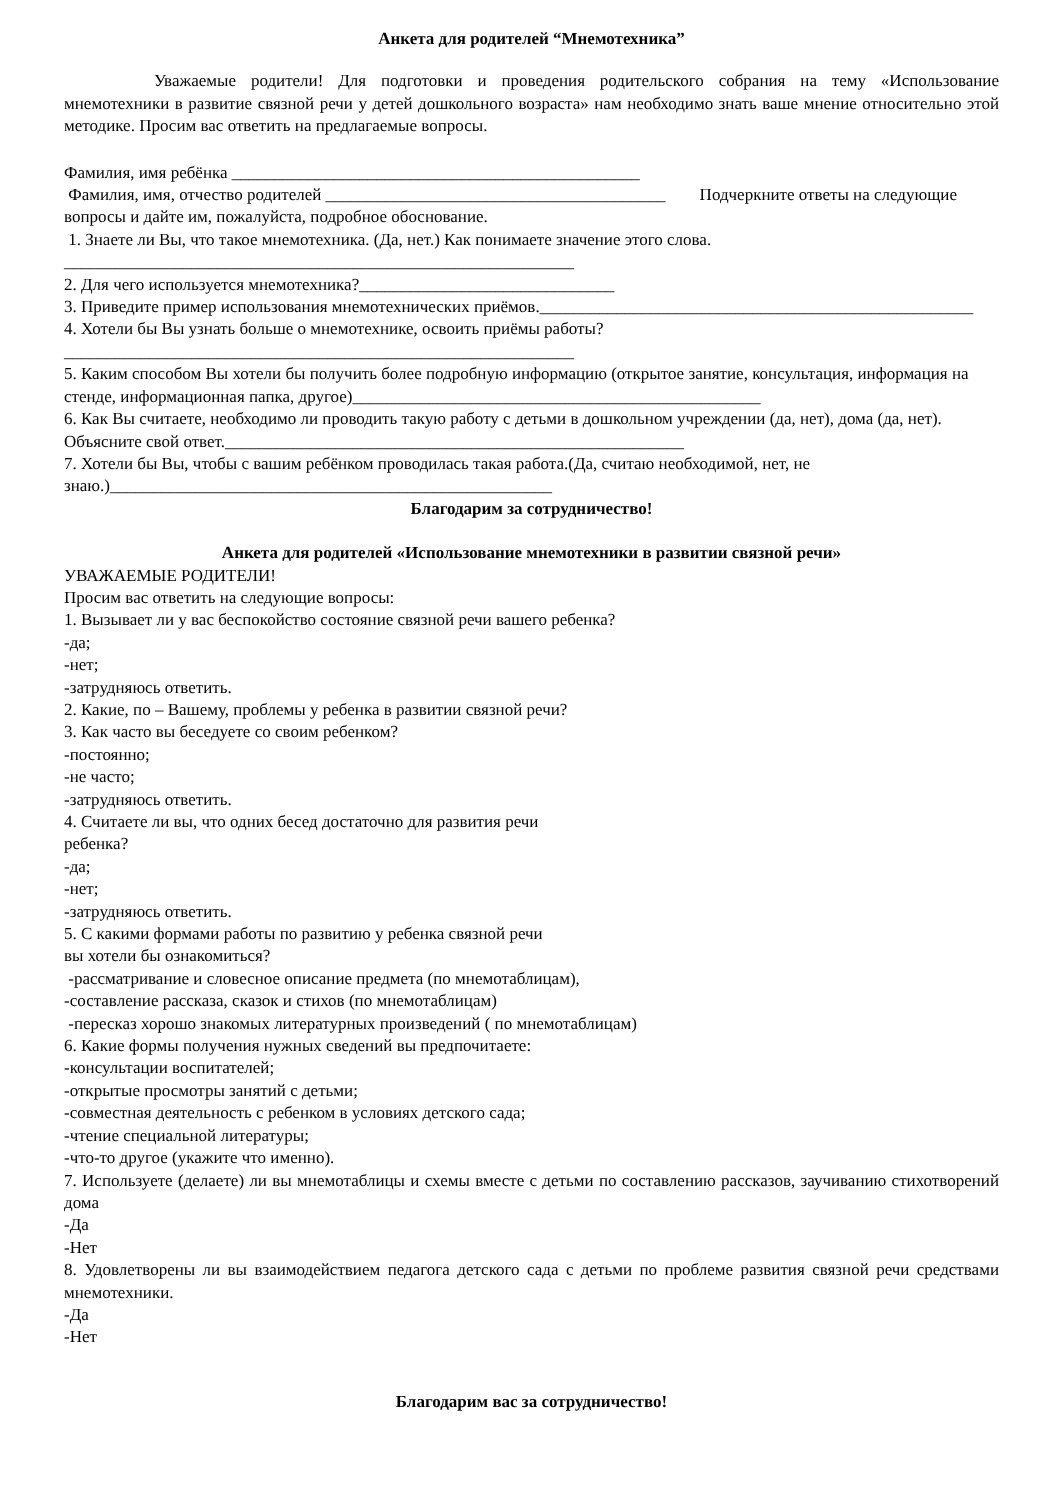Анкета для родителей “Мнемотехника”
Уважаемые родители! Для подготовки и проведения родительского собрания на тему «Использование мнемотехники в развитие связной речи у детей дошкольного возраста» нам необходимо знать ваше мнение относительно этой методике. Просим вас ответить на предлагаемые вопросы.
Фамилия, имя ребёнка ________________________________________________
Фамилия, имя, отчество родителей ________________________________________ Подчеркните ответы на следующие вопросы и дайте им, пожалуйста, подробное обоснование.
1. Знаете ли Вы, что такое мнемотехника. (Да, нет.) Как понимаете значение этого слова.
____________________________________________________________
2. Для чего используется мнемотехника?______________________________
3. Приведите пример использования мнемотехнических приёмов.___________________________________________________
4. Хотели бы Вы узнать больше о мнемотехнике, освоить приёмы работы?
____________________________________________________________
5. Каким способом Вы хотели бы получить более подробную информацию (открытое занятие, консультация, информация на стенде, информационная папка, другое)________________________________________________
6. Как Вы считаете, необходимо ли проводить такую работу с детьми в дошкольном учреждении (да, нет), дома (да, нет). Объясните свой ответ.______________________________________________________
7. Хотели бы Вы, чтобы с вашим ребёнком проводилась такая работа.(Да, считаю необходимой, нет, не знаю.)____________________________________________________
Благодарим за сотрудничество!
Анкета для родителей «Использование мнемотехники в развитии связной речи»
УВАЖАЕМЫЕ РОДИТЕЛИ!
Просим вас ответить на следующие вопросы:
1. Вызывает ли у вас беспокойство состояние связной речи вашего ребенка?
-да;
-нет;
-затрудняюсь ответить.
2. Какие, по – Вашему, проблемы у ребенка в развитии связной речи?
3. Как часто вы беседуете со своим ребенком?
-постоянно;
-не часто;
-затрудняюсь ответить.
4. Считаете ли вы, что одних бесед достаточно для развития речи
ребенка?
-да;
-нет;
-затрудняюсь ответить.
5. С какими формами работы по развитию у ребенка связной речи
вы хотели бы ознакомиться?
-рассматривание и словесное описание предмета (по мнемотаблицам),
-составление рассказа, сказок и стихов (по мнемотаблицам)
-пересказ хорошо знакомых литературных произведений ( по мнемотаблицам)
6. Какие формы получения нужных сведений вы предпочитаете:
-консультации воспитателей;
-открытые просмотры занятий с детьми;
-совместная деятельность с ребенком в условиях детского сада;
-чтение специальной литературы;
-что-то другое (укажите что именно).
7. Используете (делаете) ли вы мнемотаблицы и схемы вместе с детьми по составлению рассказов, заучиванию стихотворений дома
-Да
-Нет
8. Удовлетворены ли вы взаимодействием педагога детского сада с детьми по проблеме развития связной речи средствами мнемотехники.
-Да
-Нет
Благодарим вас за сотрудничество!